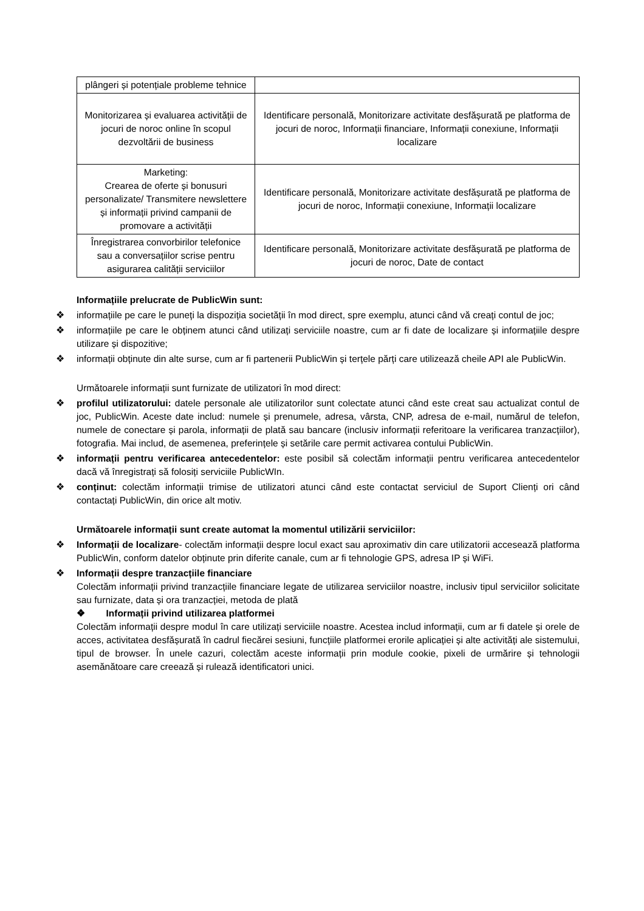| plângeri și potențiale probleme tehnice | |
| Monitorizarea și evaluarea activității de jocuri de noroc online în scopul dezvoltării de business | Identificare personală, Monitorizare activitate desfășurată pe platforma de jocuri de noroc, Informații financiare, Informații conexiune, Informații localizare |
| Marketing: Crearea de oferte și bonusuri personalizate/ Transmitere newslettere și informații privind campanii de promovare a activității | Identificare personală, Monitorizare activitate desfășurată pe platforma de jocuri de noroc, Informații conexiune, Informații localizare |
| Înregistrarea convorbirilor telefonice sau a conversațiilor scrise pentru asigurarea calității serviciilor | Identificare personală, Monitorizare activitate desfășurată pe platforma de jocuri de noroc, Date de contact |
Informațiile prelucrate de PublicWin sunt:
❖ informațiile pe care le puneți la dispoziția societății în mod direct, spre exemplu, atunci când vă creați contul de joc;
❖ informațiile pe care le obținem atunci când utilizați serviciile noastre, cum ar fi date de localizare și informațiile despre utilizare și dispozitive;
❖ informații obținute din alte surse, cum ar fi partenerii PublicWin și terțele părți care utilizează cheile API ale PublicWin.
Următoarele informații sunt furnizate de utilizatori în mod direct:
❖ profilul utilizatorului: datele personale ale utilizatorilor sunt colectate atunci când este creat sau actualizat contul de joc, PublicWin. Aceste date includ: numele și prenumele, adresa, vârsta, CNP, adresa de e-mail, numărul de telefon, numele de conectare și parola, informații de plată sau bancare (inclusiv informații referitoare la verificarea tranzacțiilor), fotografia. Mai includ, de asemenea, preferințele și setările care permit activarea contului PublicWin.
❖ informații pentru verificarea antecedentelor: este posibil să colectăm informații pentru verificarea antecedentelor dacă vă înregistrați să folosiți serviciile PublicWIn.
❖ conținut: colectăm informații trimise de utilizatori atunci când este contactat serviciul de Suport Clienți ori când contactați PublicWin, din orice alt motiv.
Următoarele informații sunt create automat la momentul utilizării serviciilor:
❖ Informații de localizare- colectăm informații despre locul exact sau aproximativ din care utilizatorii accesează platforma PublicWin, conform datelor obținute prin diferite canale, cum ar fi tehnologie GPS, adresa IP și WiFi.
❖ Informații despre tranzacțiile financiare
Colectăm informații privind tranzacțiile financiare legate de utilizarea serviciilor noastre, inclusiv tipul serviciilor solicitate sau furnizate, data și ora tranzacției, metoda de plată
❖ Informații privind utilizarea platformei
Colectăm informații despre modul în care utilizați serviciile noastre. Acestea includ informații, cum ar fi datele și orele de acces, activitatea desfășurată în cadrul fiecărei sesiuni, funcțiile platformei erorile aplicației și alte activități ale sistemului, tipul de browser. În unele cazuri, colectăm aceste informații prin module cookie, pixeli de urmărire și tehnologii asemănătoare care creează și rulează identificatori unici.